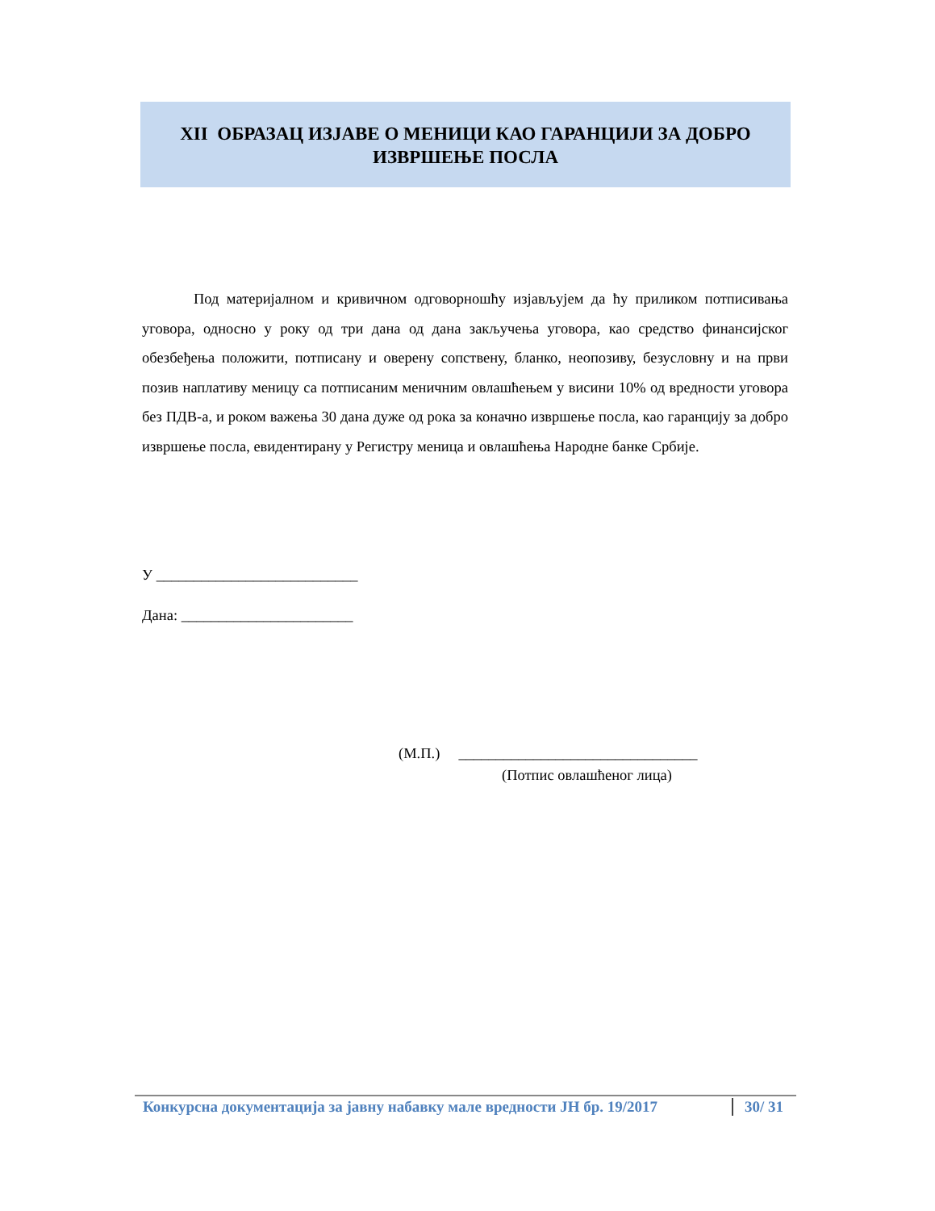XII ОБРАЗАЦ ИЗЈАВЕ О МЕНИЦИ КАО ГАРАНЦИЈИ ЗА ДОБРО
ИЗВРШЕЊЕ ПОСЛА
Под материјалном и кривичном одговорношћу изјављујем да ћу приликом потписивања уговора, односно у року од три дана од дана закључења уговора, као средство финансијског обезбеђења положити, потписану и оверену сопствену, бланко, неопозиву, безусловну и на први позив наплативу меницу са потписаним меничним овлашћењем у висини 10% од вредности уговора без ПДВ-а, и роком важења 30 дана дуже од рока за коначно извршење посла, као гаранцију за добро извршење посла, евидентирану у Регистру меница и овлашћења Народне банке Србије.
У ___________________________
Дана: _______________________
(М.П.) ________________________________
(Потпис овлашћеног лица)
Конкурсна документација за јавну набавку мале вредности ЈН бр. 19/2017 30/ 31